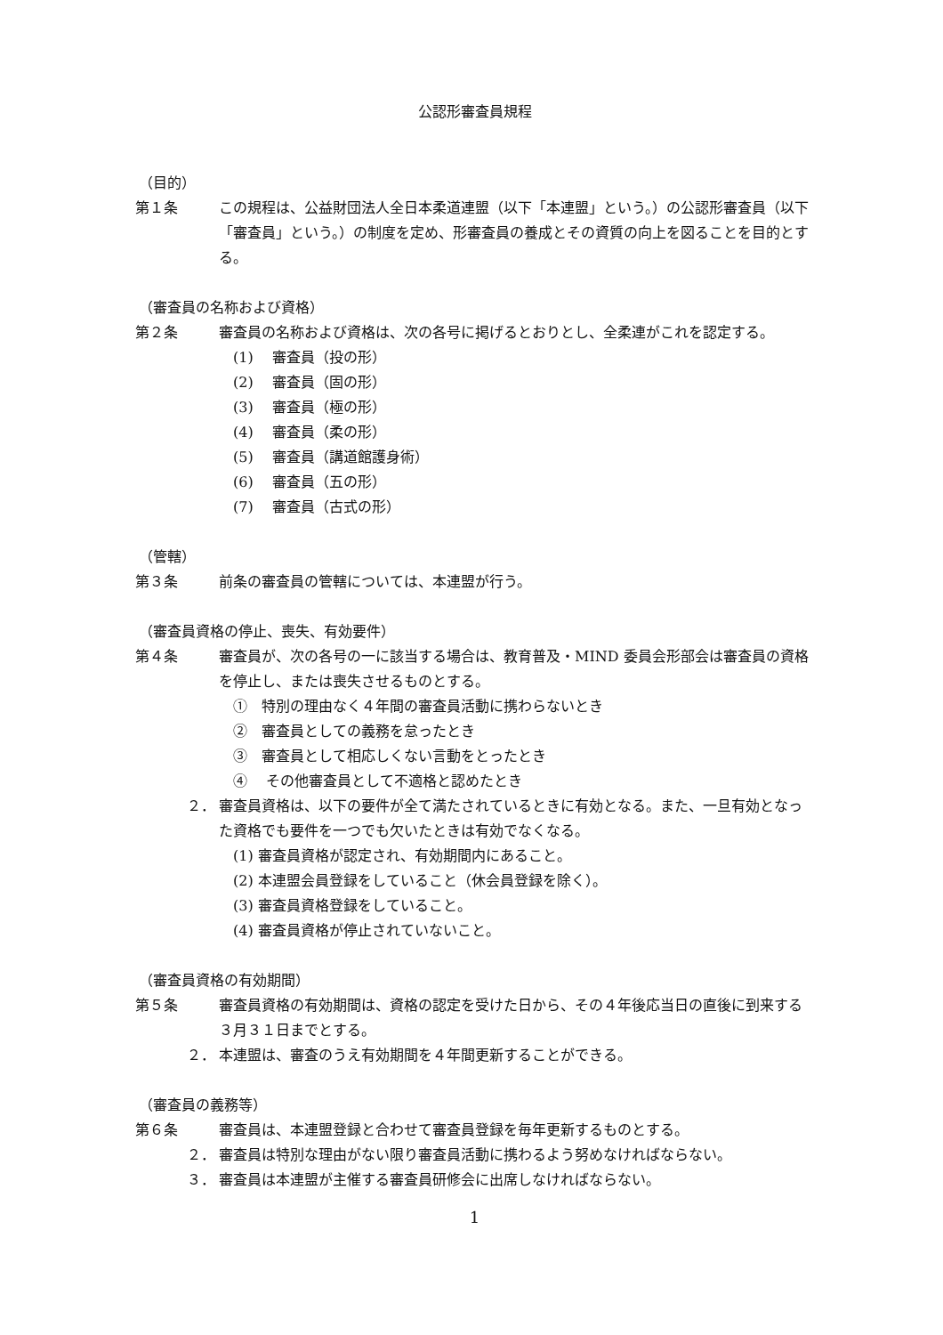公認形審査員規程
（目的）
第１条 この規程は、公益財団法人全日本柔道連盟（以下「本連盟」という。）の公認形審査員（以下「審査員」という。）の制度を定め、形審査員の養成とその資質の向上を図ることを目的とする。
（審査員の名称および資格）
第２条 審査員の名称および資格は、次の各号に掲げるとおりとし、全柔連がこれを認定する。
(1)　 審査員（投の形）
(2)　 審査員（固の形）
(3)　 審査員（極の形）
(4)　 審査員（柔の形）
(5)　 審査員（講道館護身術）
(6)　 審査員（五の形）
(7)　 審査員（古式の形）
（管轄）
第３条 前条の審査員の管轄については、本連盟が行う。
（審査員資格の停止、喪失、有効要件）
第４条 審査員が、次の各号の一に該当する場合は、教育普及・MIND 委員会形部会は審査員の資格を停止し、または喪失させるものとする。
①　特別の理由なく４年間の審査員活動に携わらないとき
②　審査員としての義務を怠ったとき
③　審査員として相応しくない言動をとったとき
④　 その他審査員として不適格と認めたとき
２． 審査員資格は、以下の要件が全て満たされているときに有効となる。また、一旦有効となった資格でも要件を一つでも欠いたときは有効でなくなる。
(1) 審査員資格が認定され、有効期間内にあること。
(2) 本連盟会員登録をしていること（休会員登録を除く）。
(3) 審査員資格登録をしていること。
(4) 審査員資格が停止されていないこと。
（審査員資格の有効期間）
第５条 審査員資格の有効期間は、資格の認定を受けた日から、その４年後応当日の直後に到来する３月３１日までとする。
２． 本連盟は、審査のうえ有効期間を４年間更新することができる。
（審査員の義務等）
第６条 審査員は、本連盟登録と合わせて審査員登録を毎年更新するものとする。
２． 審査員は特別な理由がない限り審査員活動に携わるよう努めなければならない。
３． 審査員は本連盟が主催する審査員研修会に出席しなければならない。
1